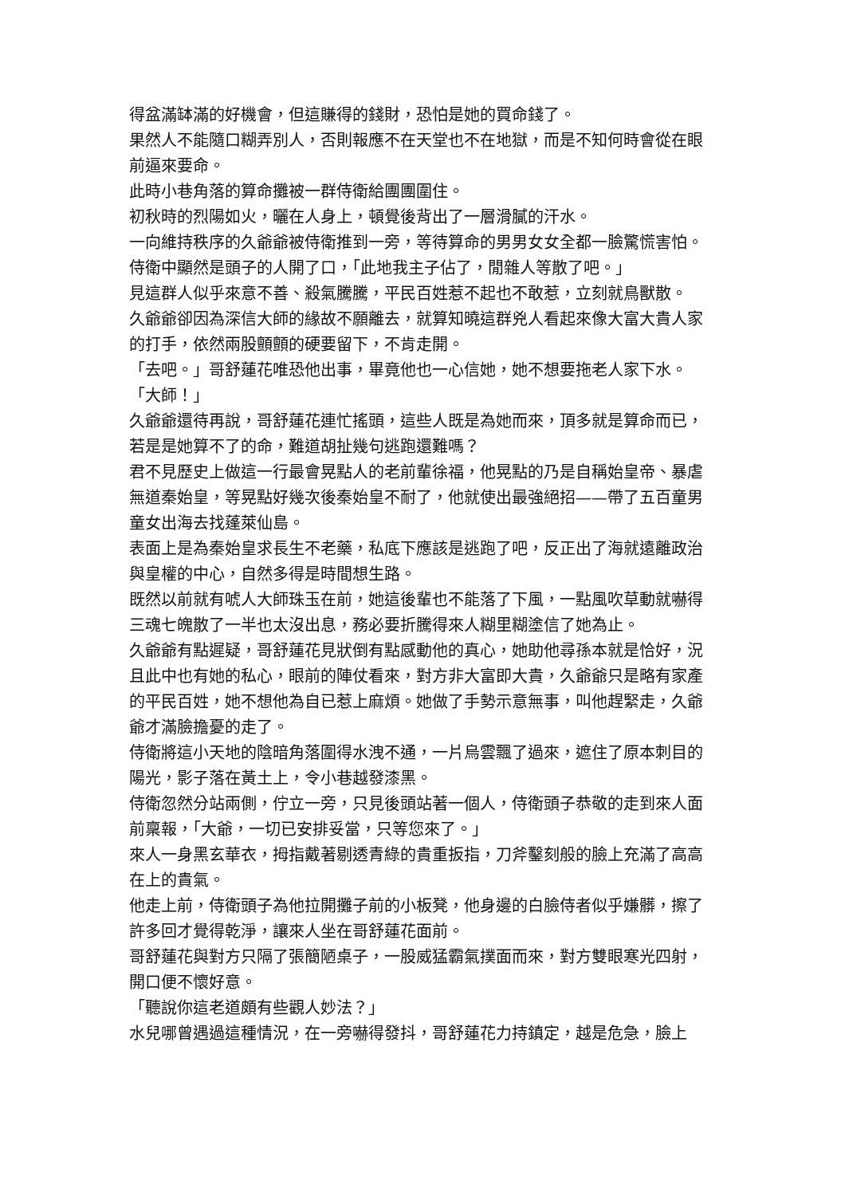得盆滿缽滿的好機會，但這賺得的錢財，恐怕是她的買命錢了。
果然人不能隨口糊弄別人，否則報應不在天堂也不在地獄，而是不知何時會從在眼前逼來要命。
此時小巷角落的算命攤被一群侍衛給團團圍住。
初秋時的烈陽如火，曬在人身上，頓覺後背出了一層滑膩的汗水。
一向維持秩序的久爺爺被侍衛推到一旁，等待算命的男男女女全都一臉驚慌害怕。
侍衛中顯然是頭子的人開了口，「此地我主子佔了，閒雜人等散了吧。」
見這群人似乎來意不善、殺氣騰騰，平民百姓惹不起也不敢惹，立刻就鳥獸散。
久爺爺卻因為深信大師的緣故不願離去，就算知曉這群兇人看起來像大富大貴人家的打手，依然兩股顫顫的硬要留下，不肯走開。
「去吧。」哥舒蓮花唯恐他出事，畢竟他也一心信她，她不想要拖老人家下水。
「大師！」
久爺爺還待再說，哥舒蓮花連忙搖頭，這些人既是為她而來，頂多就是算命而已，若是是她算不了的命，難道胡扯幾句逃跑還難嗎？
君不見歷史上做這一行最會晃點人的老前輩徐福，他晃點的乃是自稱始皇帝、暴虐無道秦始皇，等晃點好幾次後秦始皇不耐了，他就使出最強絕招——帶了五百童男童女出海去找蓬萊仙島。
表面上是為秦始皇求長生不老藥，私底下應該是逃跑了吧，反正出了海就遠離政治與皇權的中心，自然多得是時間想生路。
既然以前就有唬人大師珠玉在前，她這後輩也不能落了下風，一點風吹草動就嚇得三魂七魄散了一半也太沒出息，務必要折騰得來人糊里糊塗信了她為止。
久爺爺有點遲疑，哥舒蓮花見狀倒有點感動他的真心，她助他尋孫本就是恰好，況且此中也有她的私心，眼前的陣仗看來，對方非大富即大貴，久爺爺只是略有家產的平民百姓，她不想他為自已惹上麻煩。她做了手勢示意無事，叫他趕緊走，久爺爺才滿臉擔憂的走了。
侍衛將這小天地的陰暗角落圍得水洩不通，一片烏雲飄了過來，遮住了原本刺目的陽光，影子落在黃土上，令小巷越發漆黑。
侍衛忽然分站兩側，佇立一旁，只見後頭站著一個人，侍衛頭子恭敬的走到來人面前稟報，「大爺，一切已安排妥當，只等您來了。」
來人一身黑玄華衣，拇指戴著剔透青綠的貴重扳指，刀斧鑿刻般的臉上充滿了高高在上的貴氣。
他走上前，侍衛頭子為他拉開攤子前的小板凳，他身邊的白臉侍者似乎嫌髒，擦了許多回才覺得乾淨，讓來人坐在哥舒蓮花面前。
哥舒蓮花與對方只隔了張簡陋桌子，一股威猛霸氣撲面而來，對方雙眼寒光四射，開口便不懷好意。
「聽說你這老道頗有些觀人妙法？」
水兒哪曾遇過這種情況，在一旁嚇得發抖，哥舒蓮花力持鎮定，越是危急，臉上